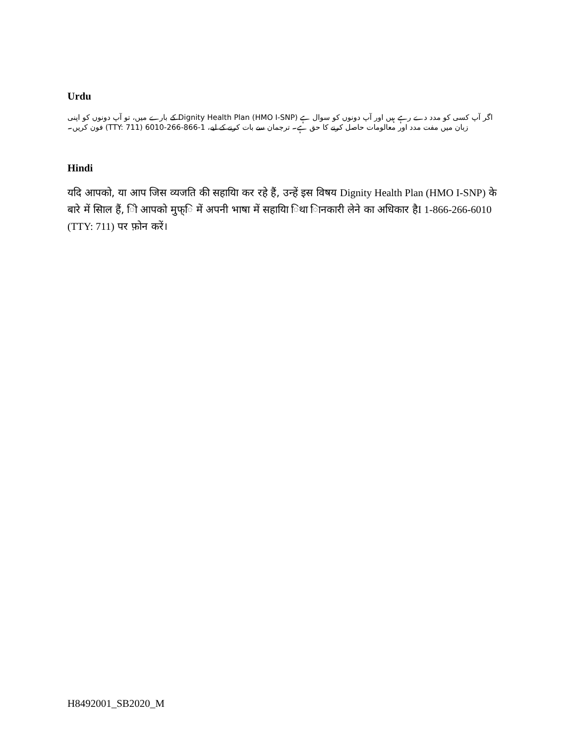Urdu
اگر آپ کسی کو مدد دے رہے ہیں اور آپ دونوں کو سوال ہے Dignity Health Plan (HMO I-SNP) کے بارے میں، تو آپ دونوں کو اپنی زبان میں مفت مدد اور معالومات حاصل کرنے کا حق ہے۔ ترجمان سے بات کرنے کے لیے، 1-866-266-6010 (TTY: 711) فون کریں۔
Hindi
यदि आपको, या आप जिस व्यजति की सहायिा कर रहे हैं, उन्हें इस विषय Dignity Health Plan (HMO I-SNP) के बारे में सिाल हैं, िो आपको मुफ्ि में अपनी भाषा में सहायिा िथा िानकारी लेने का अधिकार हैI 1-866-266-6010 (TTY: 711) पर फ़ोन करें।
H8492001_SB2020_M